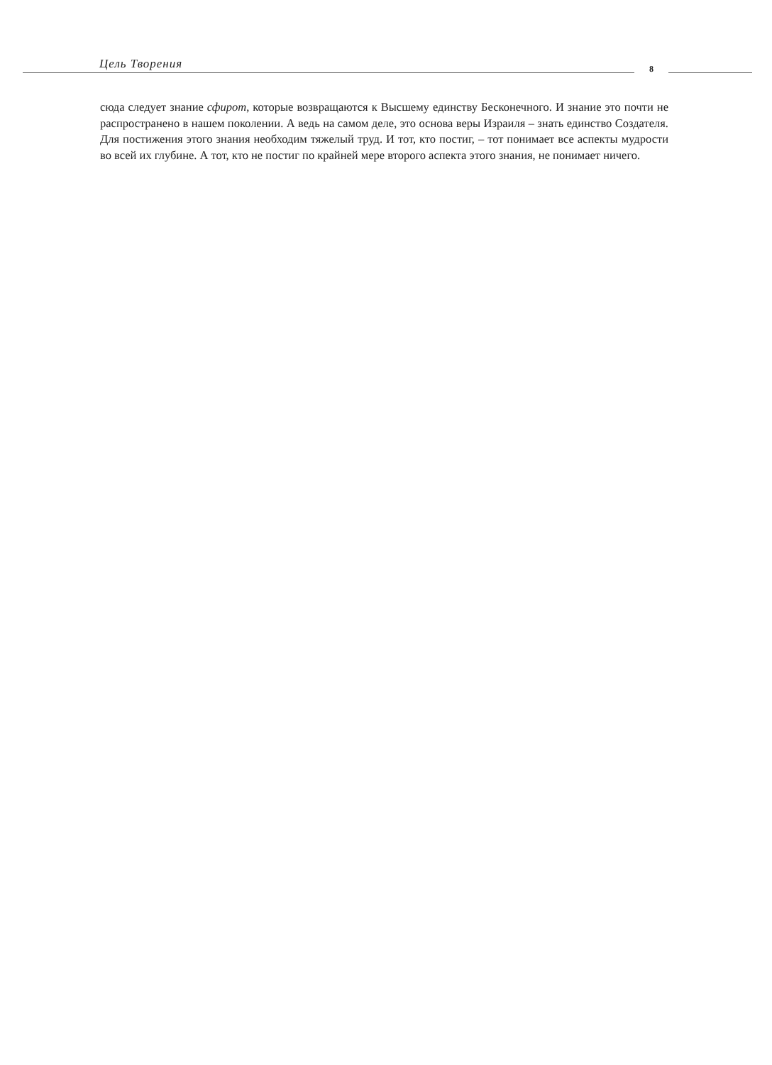Цель Творения 8
сюда следует знание сфирот, которые возвращаются к Высшему единству Бесконечного. И знание это почти не распространено в нашем поколении. А ведь на самом деле, это основа веры Израиля – знать единство Создателя. Для постижения этого знания необходим тяжелый труд. И тот, кто постиг, – тот понимает все аспекты мудрости во всей их глубине. А тот, кто не постиг по крайней мере второго аспекта этого знания, не понимает ничего.